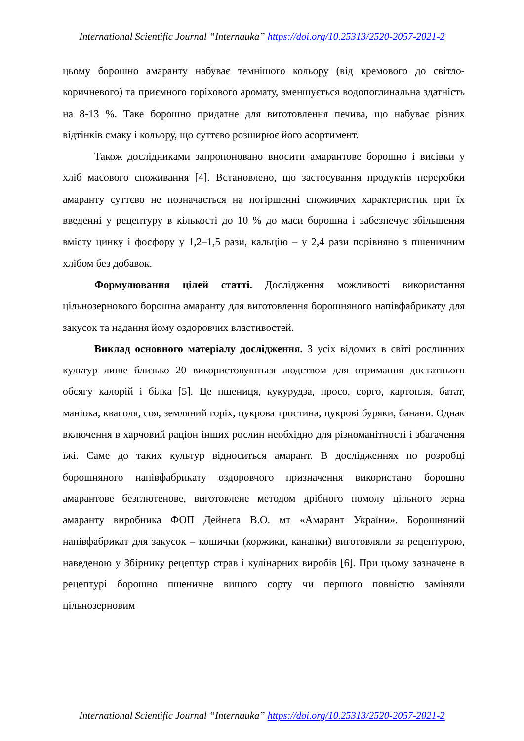International Scientific Journal “Internauka” https://doi.org/10.25313/2520-2057-2021-2
цьому борошно амаранту набуває темнішого кольору (від кремового до світло-коричневого) та приємного горіхового аромату, зменшується водопоглинальна здатність на 8-13 %. Таке борошно придатне для виготовлення печива, що набуває різних відтінків смаку і кольору, що суттєво розширює його асортимент.
Також дослідниками запропоновано вносити амарантове борошно і висівки у хліб масового споживання [4]. Встановлено, що застосування продуктів переробки амаранту суттєво не позначається на погіршенні споживчих характеристик при їх введенні у рецептуру в кількості до 10 % до маси борошна і забезпечує збільшення вмісту цинку і фосфору у 1,2–1,5 рази, кальцію – у 2,4 рази порівняно з пшеничним хлібом без добавок.
Формулювання цілей статті. Дослідження можливості використання цільнозернового борошна амаранту для виготовлення борошняного напівфабрикату для закусок та надання йому оздоровчих властивостей.
Виклад основного матеріалу дослідження. З усіх відомих в світі рослинних культур лише близько 20 використовуються людством для отримання достатнього обсягу калорій і білка [5]. Це пшениця, кукурудза, просо, сорго, картопля, батат, маніока, квасоля, соя, земляний горіх, цукрова тростина, цукрові буряки, банани. Однак включення в харчовий раціон інших рослин необхідно для різноманітності і збагачення їжі. Саме до таких культур відноситься амарант. В дослідженнях по розробці борошняного напівфабрикату оздоровчого призначення використано борошно амарантове безглютенове, виготовлене методом дрібного помолу цільного зерна амаранту виробника ФОП Дейнега В.О. мт «Амарант України». Борошняний напівфабрикат для закусок – кошички (коржики, канапки) виготовляли за рецептурою, наведеною у Збірнику рецептур страв і кулінарних виробів [6]. При цьому зазначене в рецептурі борошно пшеничне вищого сорту чи першого повністю заміняли цільнозерновим
International Scientific Journal “Internauka” https://doi.org/10.25313/2520-2057-2021-2